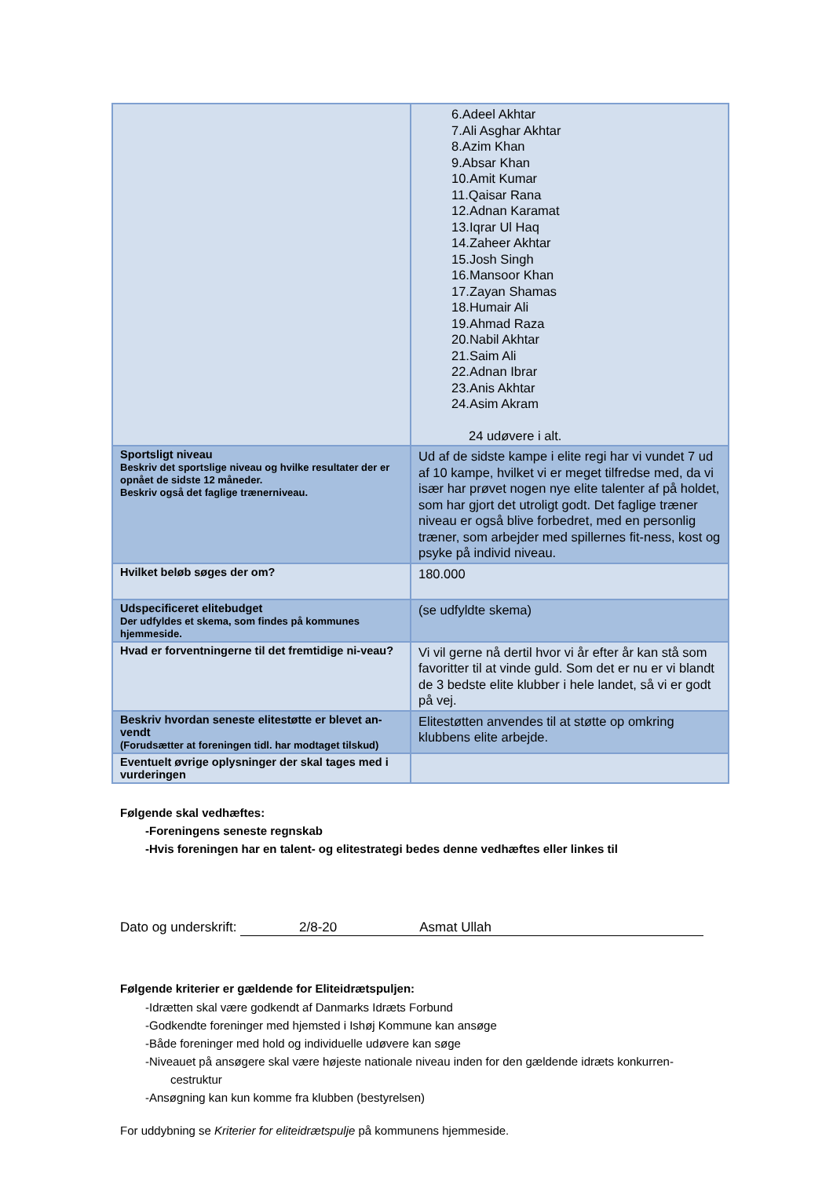| | 6.Adeel Akhtar 7.Ali Asghar Akhtar 8.Azim Khan 9.Absar Khan 10.Amit Kumar 11.Qaisar Rana 12.Adnan Karamat 13.Iqrar Ul Haq 14.Zaheer Akhtar 15.Josh Singh 16.Mansoor Khan 17.Zayan Shamas 18.Humair Ali 19.Ahmad Raza 20.Nabil Akhtar 21.Saim Ali 22.Adnan Ibrar 23.Anis Akhtar 24.Asim Akram 24 udøvere i alt. |
| Sportsligt niveau Beskriv det sportslige niveau og hvilke resultater der er opnået de sidste 12 måneder. Beskriv også det faglige trænerniveau. | Ud af de sidste kampe i elite regi har vi vundet 7 ud af 10 kampe, hvilket vi er meget tilfredse med, da vi især har prøvet nogen nye elite talenter af på holdet, som har gjort det utroligt godt. Det faglige træner niveau er også blive forbedret, med en personlig træner, som arbejder med spillernes fit-ness, kost og psyke på individ niveau. |
| Hvilket beløb søges der om? | 180.000 |
| Udspecificeret elitebudget Der udfyldes et skema, som findes på kommunes hjemmeside. | (se udfyldte skema) |
| Hvad er forventningerne til det fremtidige ni-veau? | Vi vil gerne nå dertil hvor vi år efter år kan stå som favoritter til at vinde guld. Som det er nu er vi blandt de 3 bedste elite klubber i hele landet, så vi er godt på vej. |
| Beskriv hvordan seneste elitestøtte er blevet an-vendt (Forudsætter at foreningen tidl. har modtaget tilskud) | Elitestøtten anvendes til at støtte op omkring klubbens elite arbejde. |
| Eventuelt øvrige oplysninger der skal tages med i vurderingen | |
Følgende skal vedhæftes:
-Foreningens seneste regnskab
-Hvis foreningen har en talent- og elitestrategi bedes denne vedhæftes eller linkes til
Dato og underskrift: 2/8-20 Asmat Ullah
Følgende kriterier er gældende for Eliteidrætspuljen:
-Idrætten skal være godkendt af Danmarks Idræts Forbund
-Godkendte foreninger med hjemsted i Ishøj Kommune kan ansøge
-Både foreninger med hold og individuelle udøvere kan søge
-Niveauet på ansøgere skal være højeste nationale niveau inden for den gældende idræts konkurren-
cestruktur
-Ansøgning kan kun komme fra klubben (bestyrelsen)
For uddybning se Kriterier for eliteidrætspulje på kommunens hjemmeside.